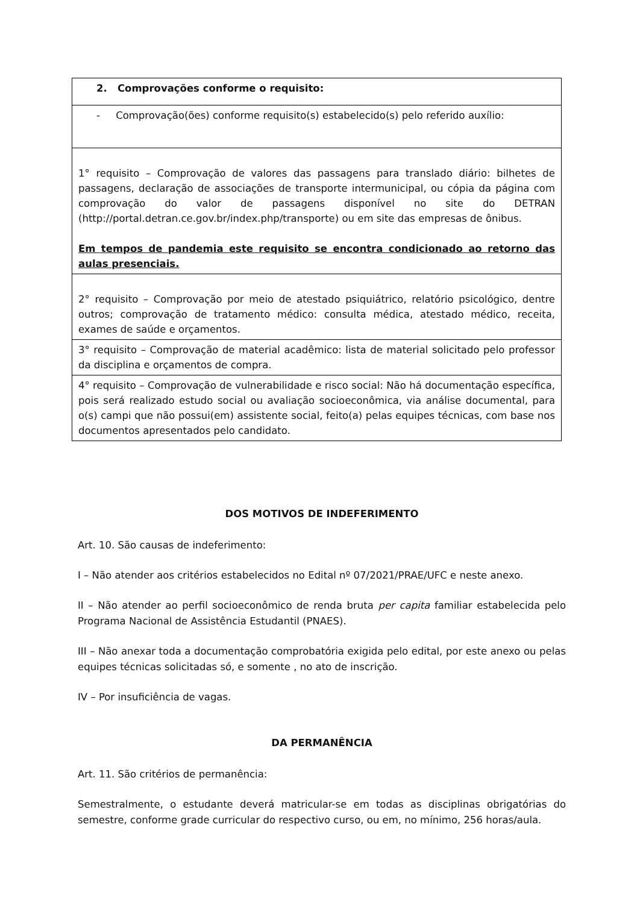| 2. Comprovações conforme o requisito: |
| - Comprovação(ões) conforme requisito(s) estabelecido(s) pelo referido auxílio: |
| 1° requisito – Comprovação de valores das passagens para translado diário: bilhetes de passagens, declaração de associações de transporte intermunicipal, ou cópia da página com comprovação do valor de passagens disponível no site do DETRAN ( http://portal.detran.ce.gov.br/index.php/transporte ) ou em site das empresas de ônibus. Em tempos de pandemia este requisito se encontra condicionado ao retorno das aulas presenciais. |
| 2° requisito – Comprovação por meio de atestado psiquiátrico, relatório psicológico, dentre outros; comprovação de tratamento médico: consulta médica, atestado médico, receita, exames de saúde e orçamentos. |
| 3° requisito – Comprovação de material acadêmico: lista de material solicitado pelo professor da disciplina e orçamentos de compra. |
| 4° requisito – Comprovação de vulnerabilidade e risco social: Não há documentação específica, pois será realizado estudo social ou avaliação socioeconômica, via análise documental, para o(s) campi que não possui(em) assistente social, feito(a) pelas equipes técnicas, com base nos documentos apresentados pelo candidato. |
DOS MOTIVOS DE INDEFERIMENTO
Art. 10. São causas de indeferimento:
I – Não atender aos critérios estabelecidos no Edital nº 07/2021/PRAE/UFC e neste anexo.
II – Não atender ao perfil socioeconômico de renda bruta per capita familiar estabelecida pelo Programa Nacional de Assistência Estudantil (PNAES).
III – Não anexar toda a documentação comprobatória exigida pelo edital, por este anexo ou pelas equipes técnicas solicitadas só, e somente , no ato de inscrição.
IV – Por insuficiência de vagas.
DA PERMANÊNCIA
Art. 11. São critérios de permanência:
Semestralmente, o estudante deverá matricular-se em todas as disciplinas obrigatórias do semestre, conforme grade curricular do respectivo curso, ou em, no mínimo, 256 horas/aula.